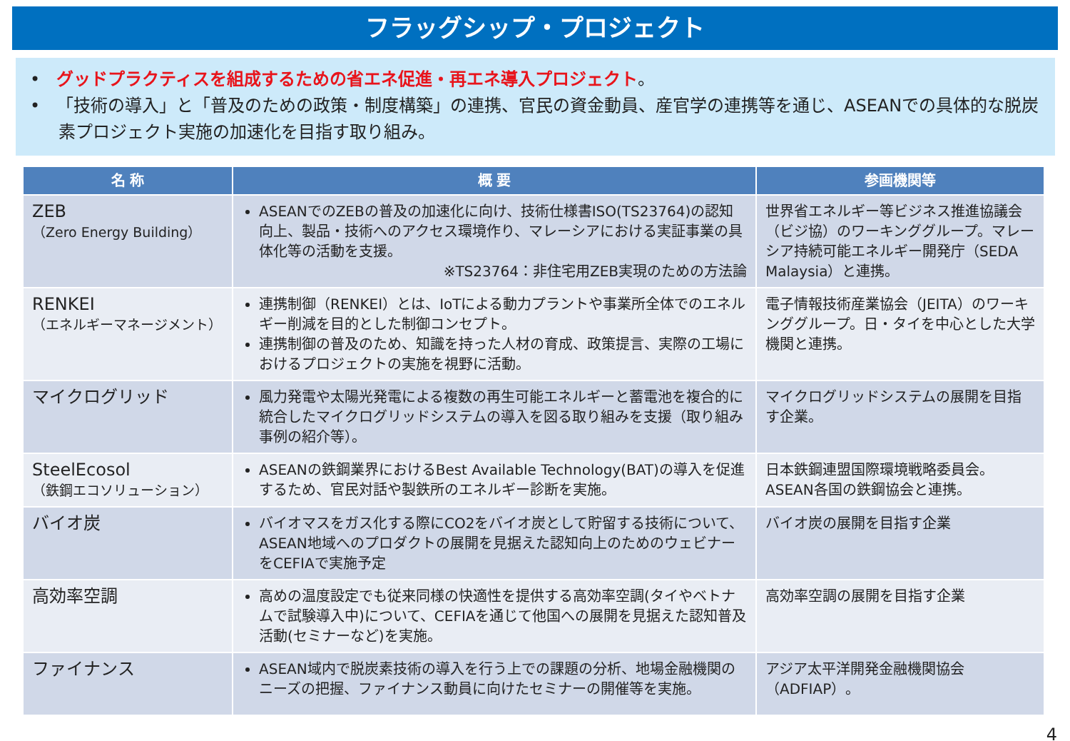フラッグシップ・プロジェクト
• グッドプラクティスを組成するための省エネ促進・再エネ導入プロジェクト。
• 「技術の導入」と「普及のための政策・制度構築」の連携、官民の資金動員、産官学の連携等を通じ、ASEANでの具体的な脱炭素プロジェクト実施の加速化を目指す取り組み。
| 名 称 | 概 要 | 参画機関等 |
| --- | --- | --- |
| ZEB （Zero Energy Building） | ASEANでのZEBの普及の加速化に向け、技術仕様書ISO(TS23764)の認知向上、製品・技術へのアクセス環境作り、マレーシアにおける実証事業の具体化等の活動を支援。 ※TS23764：非住宅用ZEB実現のための方法論 | 世界省エネルギー等ビジネス推進協議会（ビジ協）のワーキンググループ。マレーシア持続可能エネルギー開発庁（SEDA Malaysia）と連携。 |
| RENKEI （エネルギーマネージメント） | 連携制御（RENKEI）とは、IoTによる動力プラントや事業所全体でのエネルギー削減を目的とした制御コンセプト。 連携制御の普及のため、知識を持った人材の育成、政策提言、実際の工場におけるプロジェクトの実施を視野に活動。 | 電子情報技術産業協会（JEITA）のワーキンググループ。日・タイを中心とした大学機関と連携。 |
| マイクログリッド | 風力発電や太陽光発電による複数の再生可能エネルギーと蓄電池を複合的に統合したマイクログリッドシステムの導入を図る取り組みを支援（取り組み事例の紹介等）。 | マイクログリッドシステムの展開を目指す企業。 |
| SteelEcosol （鉄鋼エコソリューション） | ASEANの鉄鋼業界におけるBest Available Technology(BAT)の導入を促進するため、官民対話や製鉄所のエネルギー診断を実施。 | 日本鉄鋼連盟国際環境戦略委員会。ASEAN各国の鉄鋼協会と連携。 |
| バイオ炭 | バイオマスをガス化する際にCO2をバイオ炭として貯留する技術について、ASEAN地域へのプロダクトの展開を見据えた認知向上のためのウェビナーをCEFIAで実施予定 | バイオ炭の展開を目指す企業 |
| 高効率空調 | 高めの温度設定でも従来同様の快適性を提供する高効率空調(タイやベトナムで試験導入中)について、CEFIAを通じて他国への展開を見据えた認知普及活動(セミナーなど)を実施。 | 高効率空調の展開を目指す企業 |
| ファイナンス | ASEAN域内で脱炭素技術の導入を行う上での課題の分析、地場金融機関のニーズの把握、ファイナンス動員に向けたセミナーの開催等を実施。 | アジア太平洋開発金融機関協会（ADFIAP）。 |
4